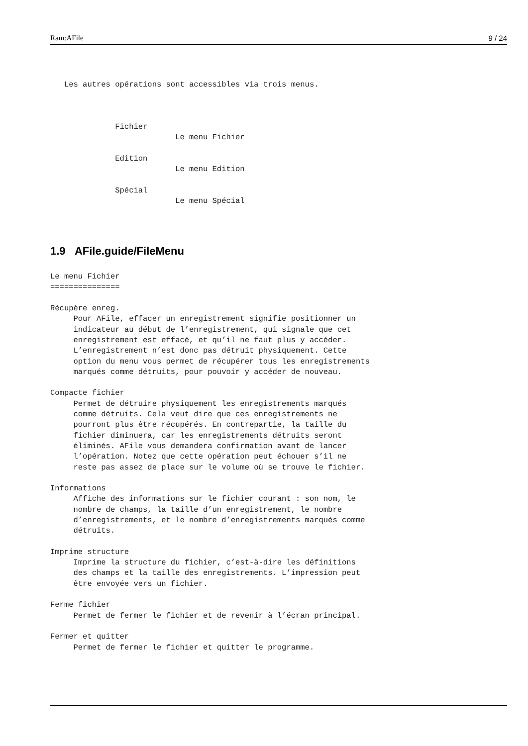Ram:AFile 9 / 24
   Les autres opérations sont accessibles via trois menus.



              Fichier
                           Le menu Fichier

              Edition
                           Le menu Edition

              Spécial
                           Le menu Spécial
1.9 AFile.guide/FileMenu
Le menu Fichier
===============

Récupère enreg.
     Pour AFile, effacer un enregistrement signifie positionner un
     indicateur au début de l’enregistrement, qui signale que cet
     enregistrement est effacé, et qu’il ne faut plus y accéder.
     L’enregistrement n’est donc pas détruit physiquement. Cette
     option du menu vous permet de récupérer tous les enregistrements
     marqués comme détruits, pour pouvoir y accéder de nouveau.

Compacte fichier
     Permet de détruire physiquement les enregistrements marqués
     comme détruits. Cela veut dire que ces enregistrements ne
     pourront plus être récupérés. En contrepartie, la taille du
     fichier diminuera, car les enregistrements détruits seront
     éliminés. AFile vous demandera confirmation avant de lancer
     l’opération. Notez que cette opération peut échouer s’il ne
     reste pas assez de place sur le volume où se trouve le fichier.

Informations
     Affiche des informations sur le fichier courant : son nom, le
     nombre de champs, la taille d’un enregistrement, le nombre
     d’enregistrements, et le nombre d’enregistrements marqués comme
     détruits.

Imprime structure
     Imprime la structure du fichier, c’est-à-dire les définitions
     des champs et la taille des enregistrements. L’impression peut
     être envoyée vers un fichier.

Ferme fichier
     Permet de fermer le fichier et de revenir à l’écran principal.

Fermer et quitter
     Permet de fermer le fichier et quitter le programme.